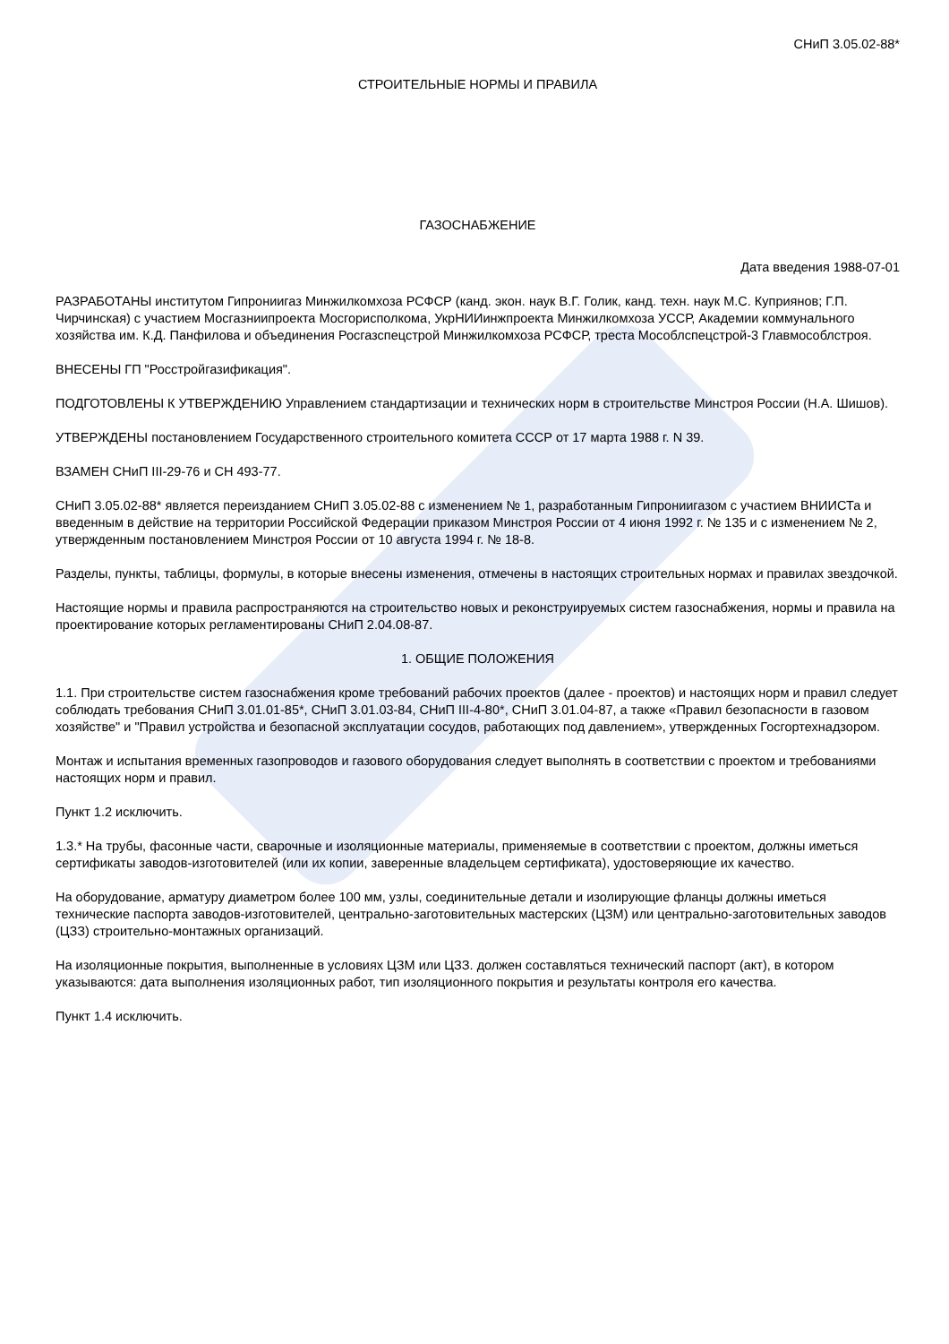СНиП 3.05.02-88*
СТРОИТЕЛЬНЫЕ НОРМЫ И ПРАВИЛА
ГАЗОСНАБЖЕНИЕ
Дата введения 1988-07-01
РАЗРАБОТАНЫ институтом Гипрониигаз Минжилкомхоза РСФСР (канд. экон. наук В.Г. Голик, канд. техн. наук М.С. Куприянов; Г.П. Чирчинская) с участием Мосгазниипроекта Мосгорисполкома, УкрНИИинжпроекта Минжилкомхоза УССР, Академии коммунального хозяйства им. К.Д. Панфилова и объединения Росгазспецстрой Минжилкомхоза РСФСР, треста Мособлспецстрой-3 Главмособлстроя.
ВНЕСЕНЫ ГП "Росстройгазификация".
ПОДГОТОВЛЕНЫ К УТВЕРЖДЕНИЮ Управлением стандартизации и технических норм в строительстве Минстроя России (Н.А. Шишов).
УТВЕРЖДЕНЫ постановлением Государственного строительного комитета СССР от 17 марта 1988 г. N 39.
ВЗАМЕН СНиП III-29-76 и СН 493-77.
СНиП 3.05.02-88* является переизданием СНиП 3.05.02-88 с изменением № 1, разработанным Гипрониигазом с участием ВНИИСТа и введенным в действие на территории Российской Федерации приказом Минстроя России от 4 июня 1992 г. № 135 и с изменением № 2, утвержденным постановлением Минстроя России от 10 августа 1994 г. № 18-8.
Разделы, пункты, таблицы, формулы, в которые внесены изменения, отмечены в настоящих строительных нормах и правилах звездочкой.
Настоящие нормы и правила распространяются на строительство новых и реконструируемых систем газоснабжения, нормы и правила на проектирование которых регламентированы СНиП 2.04.08-87.
1. ОБЩИЕ ПОЛОЖЕНИЯ
1.1. При строительстве систем газоснабжения кроме требований рабочих проектов (далее - проектов) и настоящих норм и правил следует соблюдать требования СНиП 3.01.01-85*, СНиП 3.01.03-84, СНиП III-4-80*, СНиП 3.01.04-87, а также «Правил безопасности в газовом хозяйстве" и "Правил устройства и безопасной эксплуатации сосудов, работающих под давлением», утвержденных Госгортехнадзором.
Монтаж и испытания временных газопроводов и газового оборудования следует выполнять в соответствии с проектом и требованиями настоящих норм и правил.
Пункт 1.2 исключить.
1.3.* На трубы, фасонные части, сварочные и изоляционные материалы, применяемые в соответствии с проектом, должны иметься сертификаты заводов-изготовителей (или их копии, заверенные владельцем сертификата), удостоверяющие их качество.
На оборудование, арматуру диаметром более 100 мм, узлы, соединительные детали и изолирующие фланцы должны иметься технические паспорта заводов-изготовителей, центрально-заготовительных мастерских (ЦЗМ) или центрально-заготовительных заводов (ЦЗЗ) строительно-монтажных организаций.
На изоляционные покрытия, выполненные в условиях ЦЗМ или ЦЗЗ. должен составляться технический паспорт (акт), в котором указываются: дата выполнения изоляционных работ, тип изоляционного покрытия и результаты контроля его качества.
Пункт 1.4 исключить.